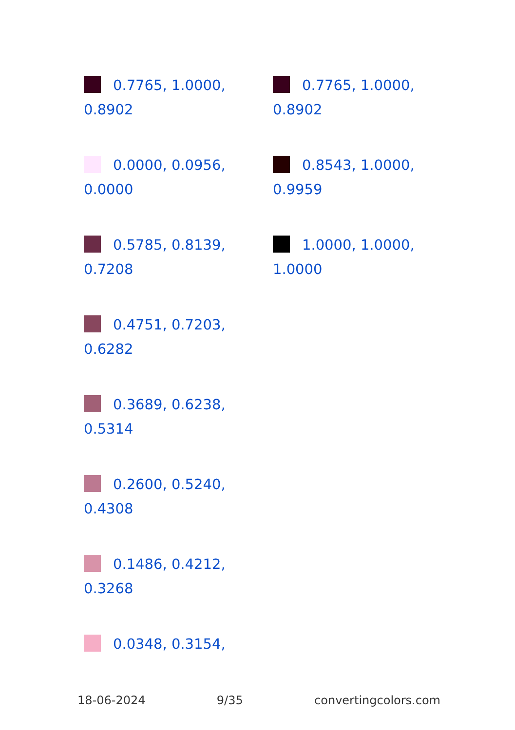0.7765, 1.0000, 0.8902
0.0000, 0.0956, 0.0000
0.5785, 0.8139, 0.7208
0.4751, 0.7203, 0.6282
0.3689, 0.6238, 0.5314
0.2600, 0.5240, 0.4308
0.1486, 0.4212, 0.3268
0.0348, 0.3154,
0.7765, 1.0000, 0.8902
0.8543, 1.0000, 0.9959
1.0000, 1.0000, 1.0000
18-06-2024 9/35 convertingcolors.com